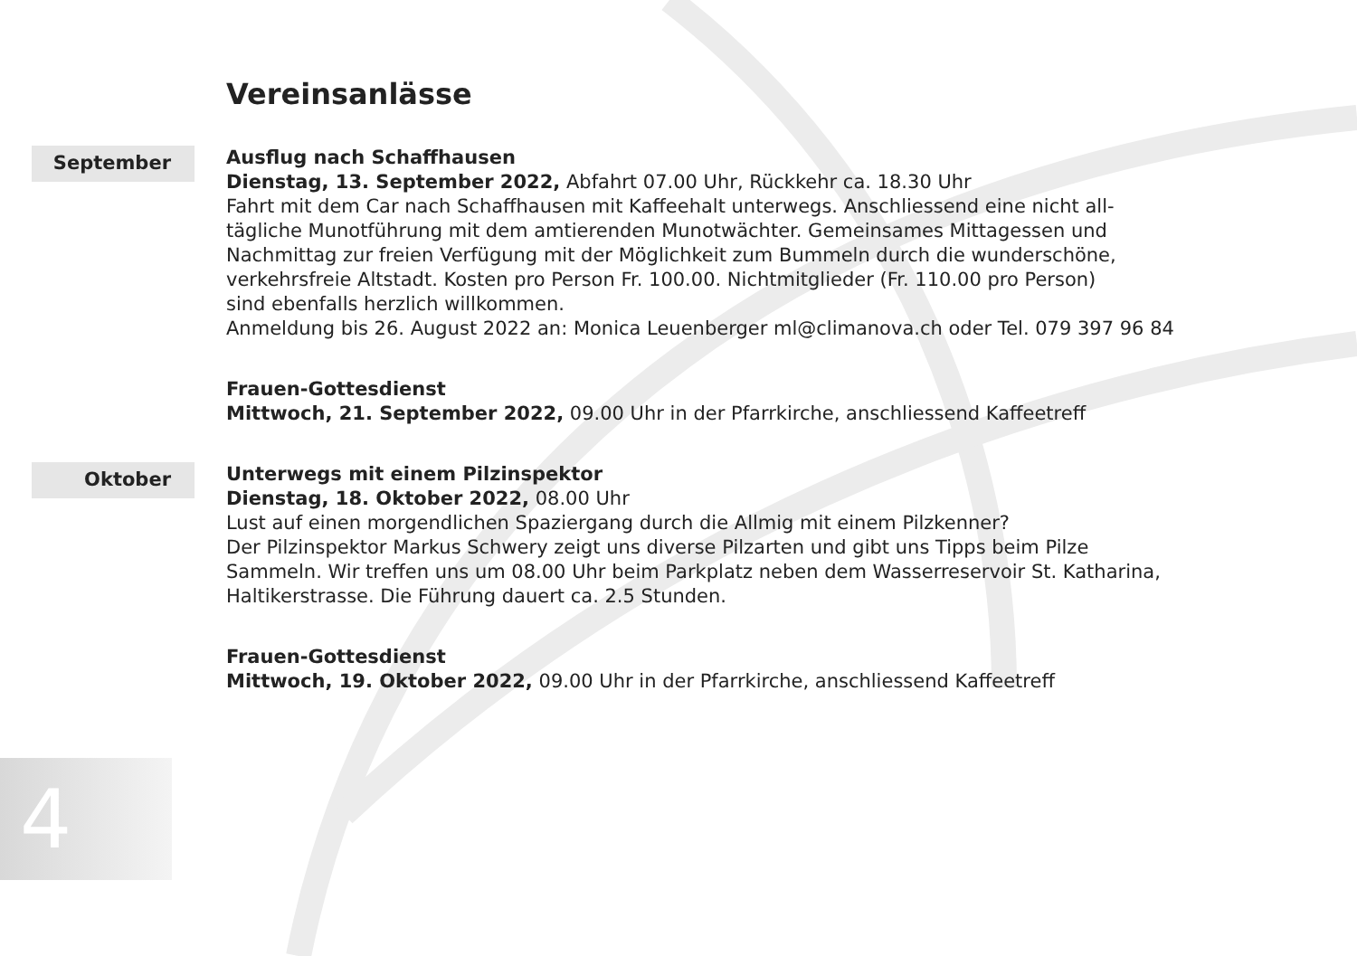Vereinsanlässe
September
Ausflug nach Schaffhausen
Dienstag, 13. September 2022, Abfahrt 07.00 Uhr, Rückkehr ca. 18.30 Uhr
Fahrt mit dem Car nach Schaffhausen mit Kaffeehalt unterwegs. Anschliessend eine nicht all-
tägliche Munotführung mit dem amtierenden Munotwächter. Gemeinsames Mittagessen und
Nachmittag zur freien Verfügung mit der Möglichkeit zum Bummeln durch die wunderschöne,
verkehrsfreie Altstadt. Kosten pro Person Fr. 100.00. Nichtmitglieder (Fr. 110.00 pro Person)
sind ebenfalls herzlich willkommen.
Anmeldung bis 26. August 2022 an: Monica Leuenberger ml@climanova.ch oder Tel. 079 397 96 84
Frauen-Gottesdienst
Mittwoch, 21. September 2022, 09.00 Uhr in der Pfarrkirche, anschliessend Kaffeetreff
Oktober
Unterwegs mit einem Pilzinspektor
Dienstag, 18. Oktober 2022, 08.00 Uhr
Lust auf einen morgendlichen Spaziergang durch die Allmig mit einem Pilzkenner?
Der Pilzinspektor Markus Schwery zeigt uns diverse Pilzarten und gibt uns Tipps beim Pilze
Sammeln. Wir treffen uns um 08.00 Uhr beim Parkplatz neben dem Wasserreservoir St. Katharina,
Haltikerstrasse. Die Führung dauert ca. 2.5 Stunden.
Frauen-Gottesdienst
Mittwoch, 19. Oktober 2022, 09.00 Uhr in der Pfarrkirche, anschliessend Kaffeetreff
4